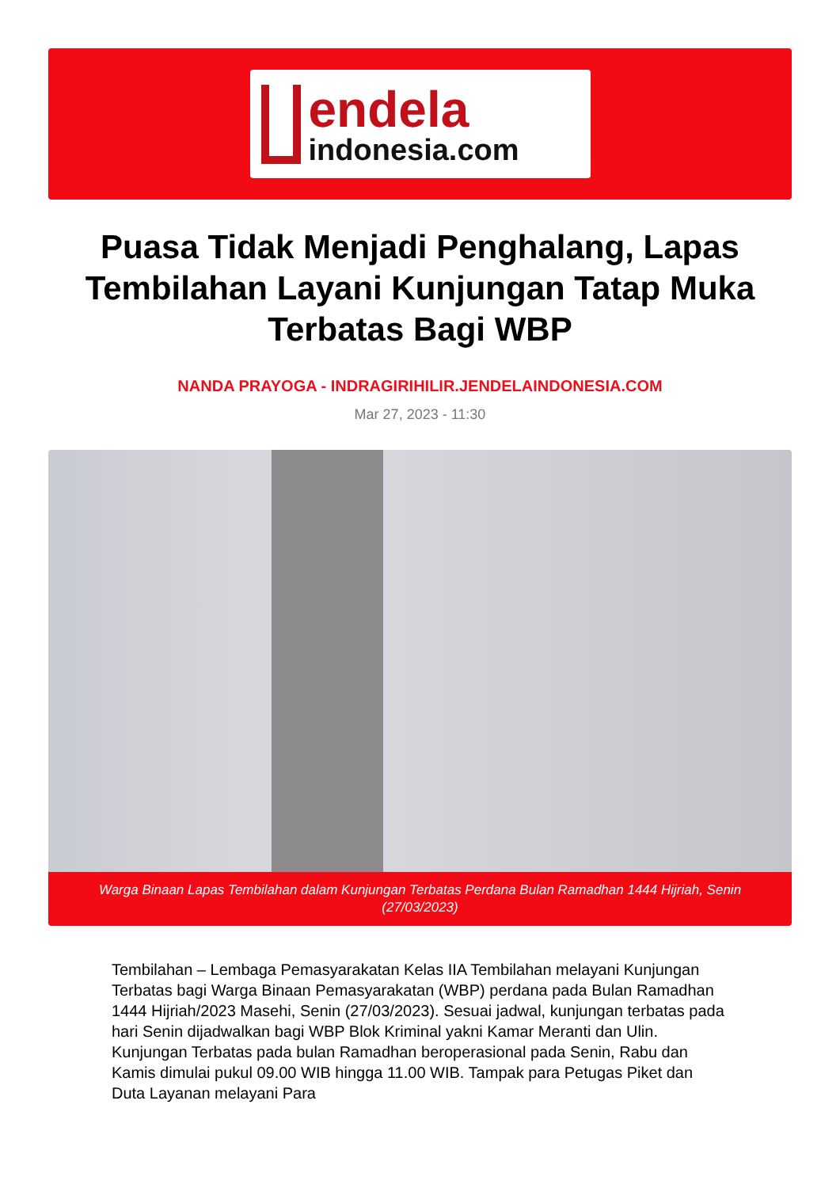endela
indonesia.com
Puasa Tidak Menjadi Penghalang, Lapas Tembilahan Layani Kunjungan Tatap Muka Terbatas Bagi WBP
NANDA PRAYOGA - INDRAGIRIHILIR.JENDELAINDONESIA.COM
Mar 27, 2023 - 11:30
Warga Binaan Lapas Tembilahan dalam Kunjungan Terbatas Perdana Bulan Ramadhan 1444 Hijriah, Senin (27/03/2023)
Tembilahan – Lembaga Pemasyarakatan Kelas IIA Tembilahan melayani Kunjungan Terbatas bagi Warga Binaan Pemasyarakatan (WBP) perdana pada Bulan Ramadhan 1444 Hijriah/2023 Masehi, Senin (27/03/2023). Sesuai jadwal, kunjungan terbatas pada hari Senin dijadwalkan bagi WBP Blok Kriminal yakni Kamar Meranti dan Ulin. Kunjungan Terbatas pada bulan Ramadhan beroperasional pada Senin, Rabu dan Kamis dimulai pukul 09.00 WIB hingga 11.00 WIB. Tampak para Petugas Piket dan Duta Layanan melayani Para